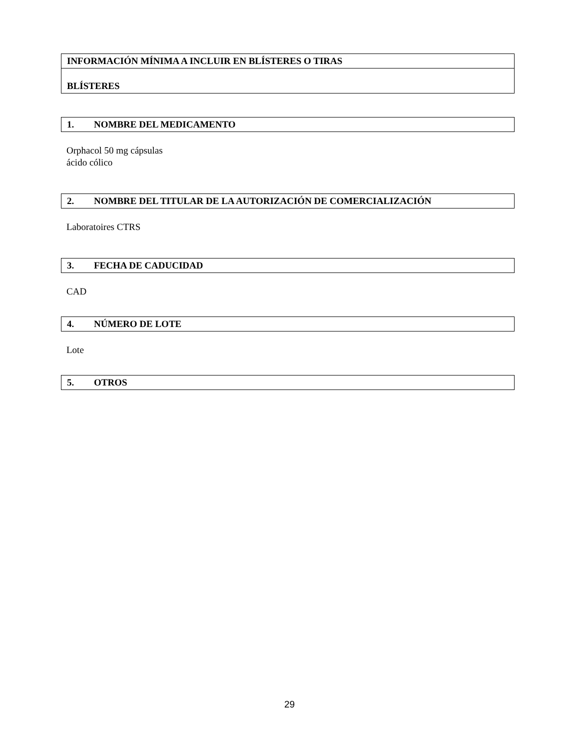INFORMACIÓN MÍNIMA A INCLUIR EN BLÍSTERES O TIRAS
BLÍSTERES
1. NOMBRE DEL MEDICAMENTO
Orphacol 50 mg cápsulas
ácido cólico
2. NOMBRE DEL TITULAR DE LA AUTORIZACIÓN DE COMERCIALIZACIÓN
Laboratoires CTRS
3. FECHA DE CADUCIDAD
CAD
4. NÚMERO DE LOTE
Lote
5. OTROS
29